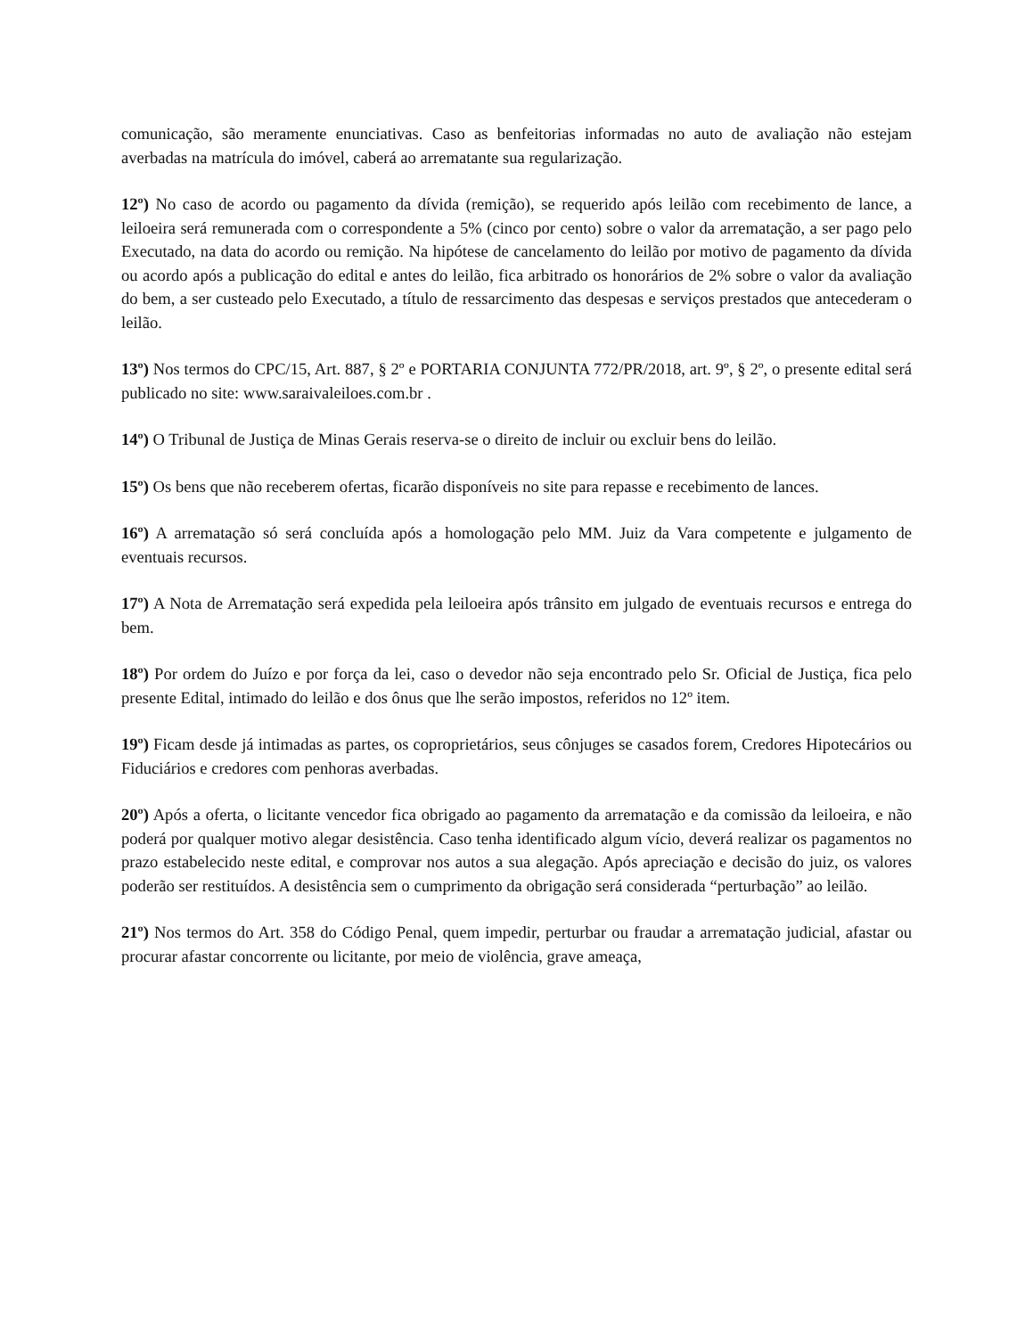comunicação, são meramente enunciativas. Caso as benfeitorias informadas no auto de avaliação não estejam averbadas na matrícula do imóvel, caberá ao arrematante sua regularização.
12º) No caso de acordo ou pagamento da dívida (remição), se requerido após leilão com recebimento de lance, a leiloeira será remunerada com o correspondente a 5% (cinco por cento) sobre o valor da arrematação, a ser pago pelo Executado, na data do acordo ou remição. Na hipótese de cancelamento do leilão por motivo de pagamento da dívida ou acordo após a publicação do edital e antes do leilão, fica arbitrado os honorários de 2% sobre o valor da avaliação do bem, a ser custeado pelo Executado, a título de ressarcimento das despesas e serviços prestados que antecederam o leilão.
13º) Nos termos do CPC/15, Art. 887, § 2º e PORTARIA CONJUNTA 772/PR/2018, art. 9º, § 2º, o presente edital será publicado no site: www.saraivaleiloes.com.br .
14º) O Tribunal de Justiça de Minas Gerais reserva-se o direito de incluir ou excluir bens do leilão.
15º) Os bens que não receberem ofertas, ficarão disponíveis no site para repasse e recebimento de lances.
16º) A arrematação só será concluída após a homologação pelo MM. Juiz da Vara competente e julgamento de eventuais recursos.
17º) A Nota de Arrematação será expedida pela leiloeira após trânsito em julgado de eventuais recursos e entrega do bem.
18º) Por ordem do Juízo e por força da lei, caso o devedor não seja encontrado pelo Sr. Oficial de Justiça, fica pelo presente Edital, intimado do leilão e dos ônus que lhe serão impostos, referidos no 12º item.
19º) Ficam desde já intimadas as partes, os coproprietários, seus cônjuges se casados forem, Credores Hipotecários ou Fiduciários e credores com penhoras averbadas.
20º) Após a oferta, o licitante vencedor fica obrigado ao pagamento da arrematação e da comissão da leiloeira, e não poderá por qualquer motivo alegar desistência. Caso tenha identificado algum vício, deverá realizar os pagamentos no prazo estabelecido neste edital, e comprovar nos autos a sua alegação. Após apreciação e decisão do juiz, os valores poderão ser restituídos. A desistência sem o cumprimento da obrigação será considerada “perturbação” ao leilão.
21º) Nos termos do Art. 358 do Código Penal, quem impedir, perturbar ou fraudar a arrematação judicial, afastar ou procurar afastar concorrente ou licitante, por meio de violência, grave ameaça,